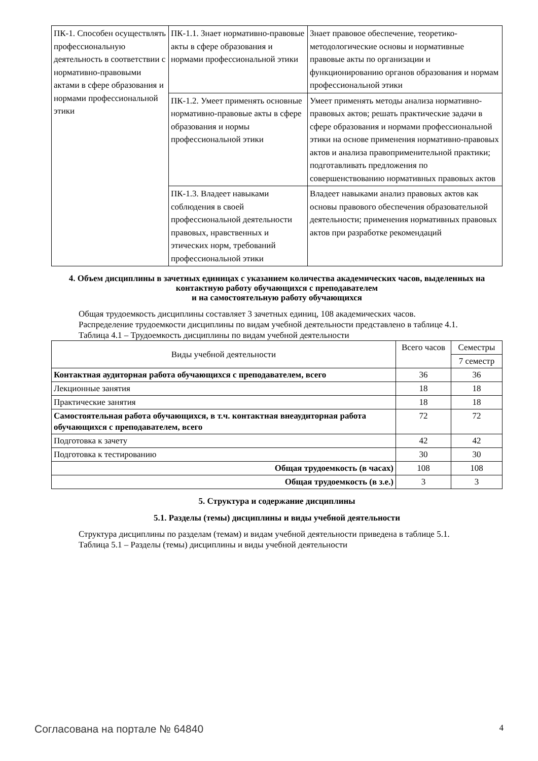| ПК-1. Способен осуществлять профессиональную деятельность в соответствии с нормативно-правовыми актами в сфере образования и нормами профессиональной этики | ПК-1.1. Знает нормативно-правовые акты в сфере образования и нормами профессиональной этики | Знает правовое обеспечение, теоретико-методологические основы и нормативные правовые акты по организации и функционированию органов образования и нормам профессиональной этики |
| | ПК-1.2. Умеет применять основные нормативно-правовые акты в сфере образования и нормы профессиональной этики | Умеет применять методы анализа нормативно-правовых актов; решать практические задачи в сфере образования и нормами профессиональной этики на основе применения нормативно-правовых актов и анализа правоприменительной практики; подготавливать предложения по совершенствованию нормативных правовых актов |
| | ПК-1.3. Владеет навыками соблюдения в своей профессиональной деятельности правовых, нравственных и этических норм, требований профессиональной этики | Владеет навыками анализ правовых актов как основы правового обеспечения образовательной деятельности; применения нормативных правовых актов при разработке рекомендаций |
4. Объем дисциплины в зачетных единицах с указанием количества академических часов, выделенных на контактную работу обучающихся с преподавателем
и на самостоятельную работу обучающихся
Общая трудоемкость дисциплины составляет 3 зачетных единиц, 108 академических часов.
Распределение трудоемкости дисциплины по видам учебной деятельности представлено в таблице 4.1.
Таблица 4.1 – Трудоемкость дисциплины по видам учебной деятельности
| Виды учебной деятельности | Всего часов | Семестры |
| --- | --- | --- |
| | | 7 семестр |
| Контактная аудиторная работа обучающихся с преподавателем, всего | 36 | 36 |
| Лекционные занятия | 18 | 18 |
| Практические занятия | 18 | 18 |
| Самостоятельная работа обучающихся, в т.ч. контактная внеаудиторная работа обучающихся с преподавателем, всего | 72 | 72 |
| Подготовка к зачету | 42 | 42 |
| Подготовка к тестированию | 30 | 30 |
| Общая трудоемкость (в часах) | 108 | 108 |
| Общая трудоемкость (в з.е.) | 3 | 3 |
5. Структура и содержание дисциплины
5.1. Разделы (темы) дисциплины и виды учебной деятельности
Структура дисциплины по разделам (темам) и видам учебной деятельности приведена в таблице 5.1.
Таблица 5.1 – Разделы (темы) дисциплины и виды учебной деятельности
Согласована на портале № 64840 4